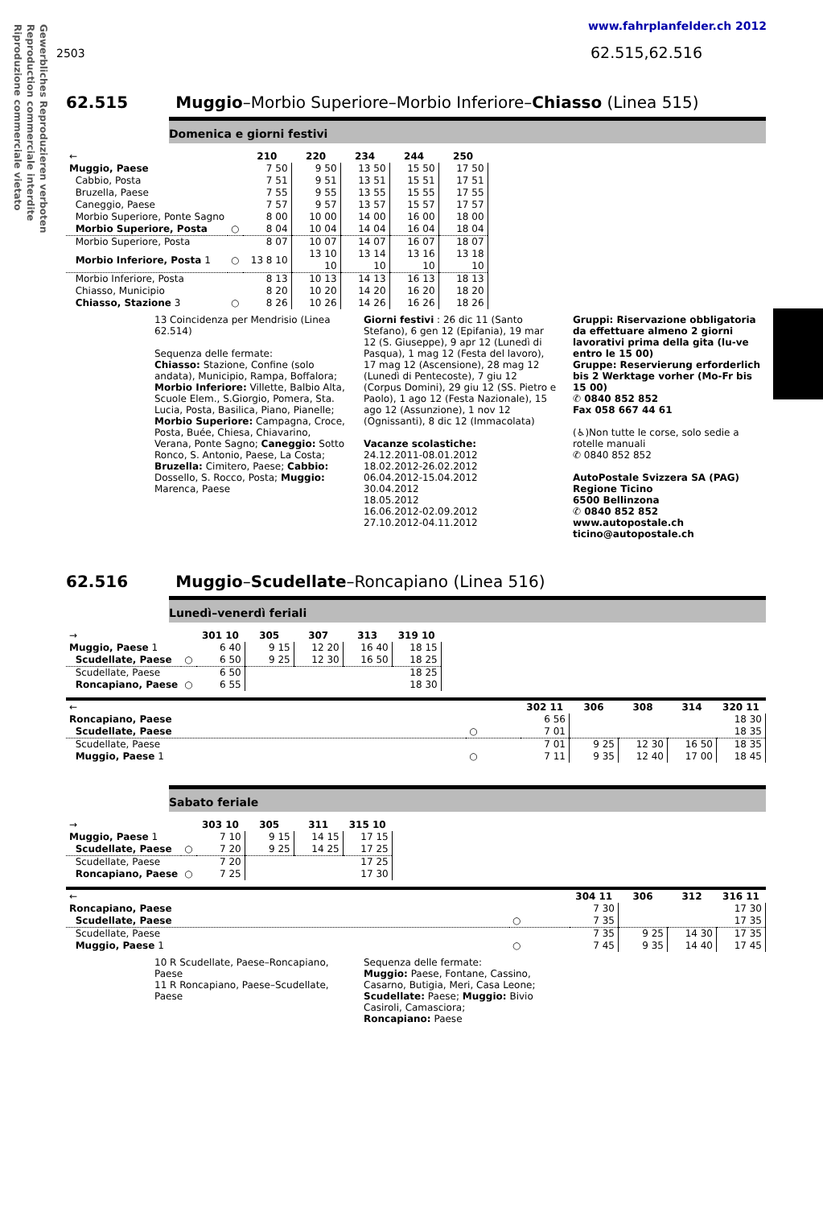Gewerbliches Reproduzieren verboten
Reproduction commerciale interdite
Riproduzione commerciale vietato
www.fahrplanfelder.ch 2012
2503 62.515,62.516
62.515 Muggio–Morbio Superiore–Morbio Inferiore–Chiasso (Linea 515)
Domenica e giorni festivi
| ← | | 210 | 220 | 234 | 244 | 250 |
| Muggio, Paese | | 7 50 | 9 50 | 13 50 | 15 50 | 17 50 |
| Cabbio, Posta | | 7 51 | 9 51 | 13 51 | 15 51 | 17 51 |
| Bruzella, Paese | | 7 55 | 9 55 | 13 55 | 15 55 | 17 55 |
| Caneggio, Paese | | 7 57 | 9 57 | 13 57 | 15 57 | 17 57 |
| Morbio Superiore, Ponte Sagno | | 8 00 | 10 00 | 14 00 | 16 00 | 18 00 |
| Morbio Superiore, Posta | ○ | 8 04 | 10 04 | 14 04 | 16 04 | 18 04 |
| Morbio Superiore, Posta | | 8 07 | 10 07 | 14 07 | 16 07 | 18 07 |
| Morbio Inferiore, Posta 1 | ○ | 13 8 10 | 13 10 10 | 13 14 10 | 13 16 10 | 13 18 10 |
| Morbio Inferiore, Posta | | 8 13 | 10 13 | 14 13 | 16 13 | 18 13 |
| Chiasso, Municipio | | 8 20 | 10 20 | 14 20 | 16 20 | 18 20 |
| Chiasso, Stazione 3 | ○ | 8 26 | 10 26 | 14 26 | 16 26 | 18 26 |
13 Coincidenza per Mendrisio (Linea 62.514)
Sequenza delle fermate:
Chiasso: Stazione, Confine (solo andata), Municipio, Rampa, Boffalora; Morbio Inferiore: Villette, Balbio Alta, Scuole Elem., S.Giorgio, Pomera, Sta. Lucia, Posta, Basilica, Piano, Pianelle; Morbio Superiore: Campagna, Croce, Posta, Buée, Chiesa, Chiavarino, Verana, Ponte Sagno; Caneggio: Sotto Ronco, S. Antonio, Paese, La Costa; Bruzella: Cimitero, Paese; Cabbio: Dossello, S. Rocco, Posta; Muggio: Marenca, Paese
Giorni festivi : 26 dic 11 (Santo Stefano), 6 gen 12 (Epifania), 19 mar 12 (S. Giuseppe), 9 apr 12 (Lunedì di Pasqua), 1 mag 12 (Festa del lavoro), 17 mag 12 (Ascensione), 28 mag 12 (Lunedì di Pentecoste), 7 giu 12 (Corpus Domini), 29 giu 12 (SS. Pietro e Paolo), 1 ago 12 (Festa Nazionale), 15 ago 12 (Assunzione), 1 nov 12 (Ognissanti), 8 dic 12 (Immacolata)
Vacanze scolastiche:
24.12.2011-08.01.2012
18.02.2012-26.02.2012
06.04.2012-15.04.2012
30.04.2012
18.05.2012
16.06.2012-02.09.2012
27.10.2012-04.11.2012
Gruppi: Riservazione obbligatoria da effettuare almeno 2 giorni lavorativi prima della gita (lu-ve entro le 15 00)
Gruppe: Reservierung erforderlich bis 2 Werktage vorher (Mo-Fr bis 15 00)
✆ 0840 852 852
Fax 058 667 44 61
(♿)Non tutte le corse, solo sedie a rotelle manuali
✆ 0840 852 852
AutoPostale Svizzera SA (PAG)
Regione Ticino
6500 Bellinzona
✆ 0840 852 852
www.autopostale.ch
ticino@autopostale.ch
62.516 Muggio–Scudellate–Roncapiano (Linea 516)
Lunedì–venerdì feriali
| → | | 301 10 | 305 | 307 | 313 | 319 10 |
| Muggio, Paese 1 | | 6 40 | 9 15 | 12 20 | 16 40 | 18 15 |
| Scudellate, Paese | ○ | 6 50 | 9 25 | 12 30 | 16 50 | 18 25 |
| Scudellate, Paese | | 6 50 | | | | 18 25 |
| Roncapiano, Paese | ○ | 6 55 | | | | 18 30 |
| ← | | 302 11 | 306 | 308 | 314 | 320 11 |
| Roncapiano, Paese | | 6 56 | | | | 18 30 |
| Scudellate, Paese | ○ | 7 01 | | | | 18 35 |
| Scudellate, Paese | | 7 01 | 9 25 | 12 30 | 16 50 | 18 35 |
| Muggio, Paese 1 | ○ | 7 11 | 9 35 | 12 40 | 17 00 | 18 45 |
Sabato feriale
| → | | 303 10 | 305 | 311 | 315 10 |
| Muggio, Paese 1 | | 7 10 | 9 15 | 14 15 | 17 15 |
| Scudellate, Paese | ○ | 7 20 | 9 25 | 14 25 | 17 25 |
| Scudellate, Paese | | 7 20 | | | 17 25 |
| Roncapiano, Paese | ○ | 7 25 | | | 17 30 |
| ← | | 304 11 | 306 | 312 | 316 11 |
| Roncapiano, Paese | | 7 30 | | | 17 30 |
| Scudellate, Paese | ○ | 7 35 | | | 17 35 |
| Scudellate, Paese | | 7 35 | 9 25 | 14 30 | 17 35 |
| Muggio, Paese 1 | ○ | 7 45 | 9 35 | 14 40 | 17 45 |
10 R Scudellate, Paese–Roncapiano, Paese
11 R Roncapiano, Paese–Scudellate, Paese
Sequenza delle fermate:
Muggio: Paese, Fontane, Cassino, Casarno, Butigia, Meri, Casa Leone; Scudellate: Paese; Muggio: Bivio Casiroli, Camasciora;
Roncapiano: Paese